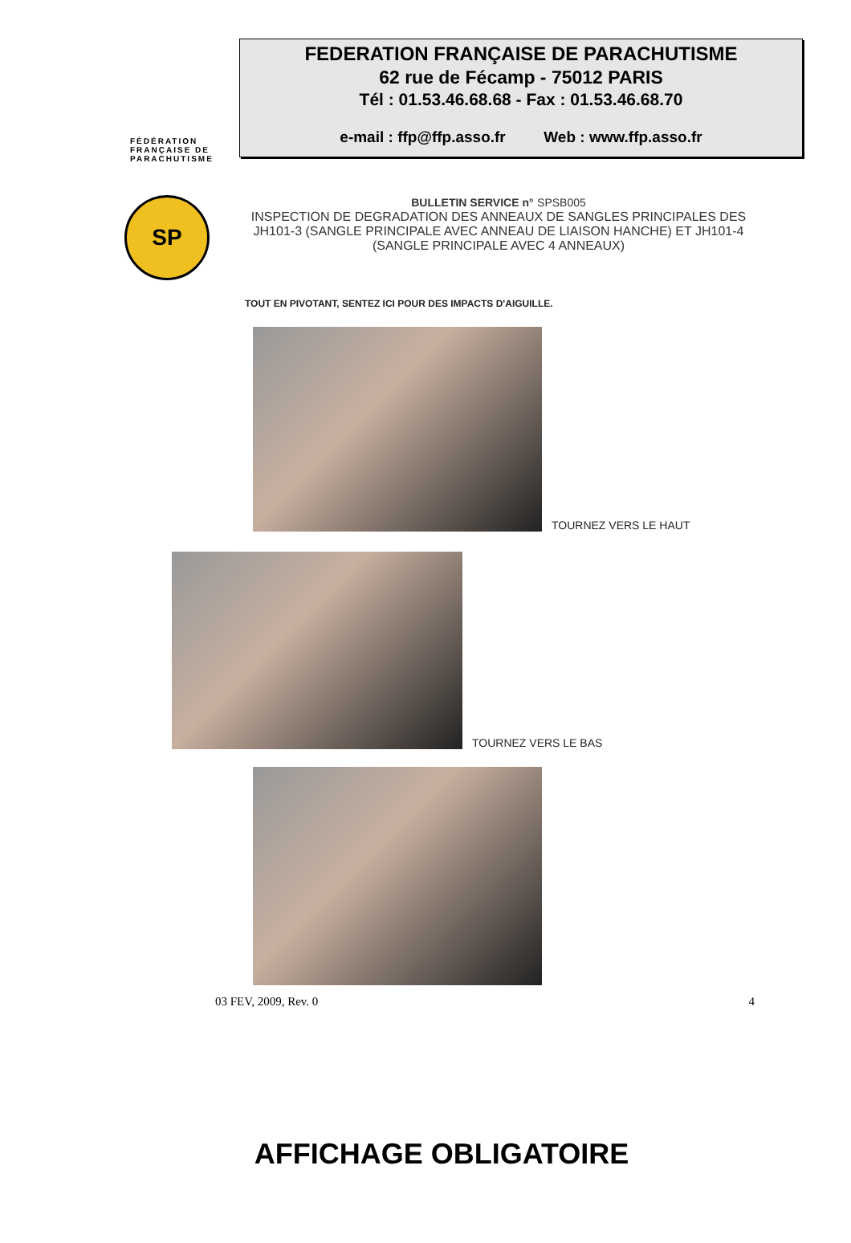FÉDÉRATION
FRANÇAISE DE
PARACHUTISME
FEDERATION FRANÇAISE DE PARACHUTISME
62 rue de Fécamp - 75012 PARIS
Tél : 01.53.46.68.68 - Fax : 01.53.46.68.70
e-mail : ffp@ffp.asso.fr Web : www.ffp.asso.fr
SP
BULLETIN SERVICE n° SPSB005
INSPECTION DE DEGRADATION DES ANNEAUX DE SANGLES PRINCIPALES DES JH101-3 (SANGLE PRINCIPALE AVEC ANNEAU DE LIAISON HANCHE) ET JH101-4 (SANGLE PRINCIPALE AVEC 4 ANNEAUX)
TOUT EN PIVOTANT, SENTEZ ICI POUR DES IMPACTS D'AIGUILLE.
TOURNEZ VERS LE HAUT
TOURNEZ VERS LE BAS
03 FEV, 2009, Rev. 0 4
AFFICHAGE OBLIGATOIRE